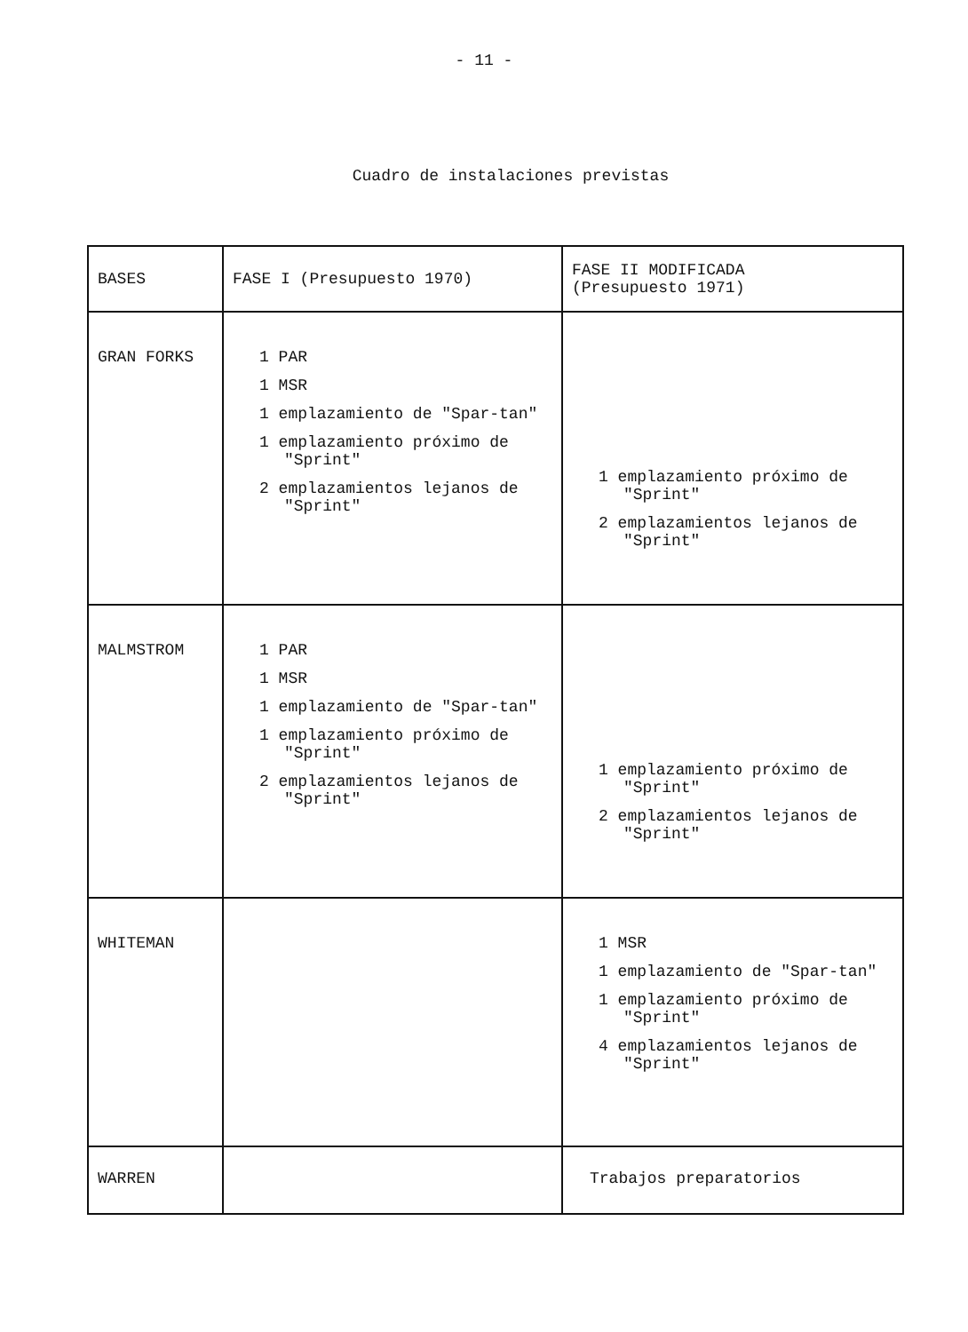- 11 -
Cuadro de instalaciones previstas
| BASES | FASE I (Presupuesto 1970) | FASE II MODIFICADA (Presupuesto 1971) |
| --- | --- | --- |
| GRAN FORKS | 1 PAR 1 MSR 1 emplazamiento de "Spar-tan" 1 emplazamiento próximo de "Sprint" 2 emplazamientos lejanos de "Sprint" | 1 emplazamiento próximo de "Sprint" 2 emplazamientos lejanos de "Sprint" |
| MALMSTROM | 1 PAR 1 MSR 1 emplazamiento de "Spar-tan" 1 emplazamiento próximo de "Sprint" 2 emplazamientos lejanos de "Sprint" | 1 emplazamiento próximo de "Sprint" 2 emplazamientos lejanos de "Sprint" |
| WHITEMAN | | 1 MSR 1 emplazamiento de "Spar-tan" 1 emplazamiento próximo de "Sprint" 4 emplazamientos lejanos de "Sprint" |
| WARREN | | Trabajos preparatorios |